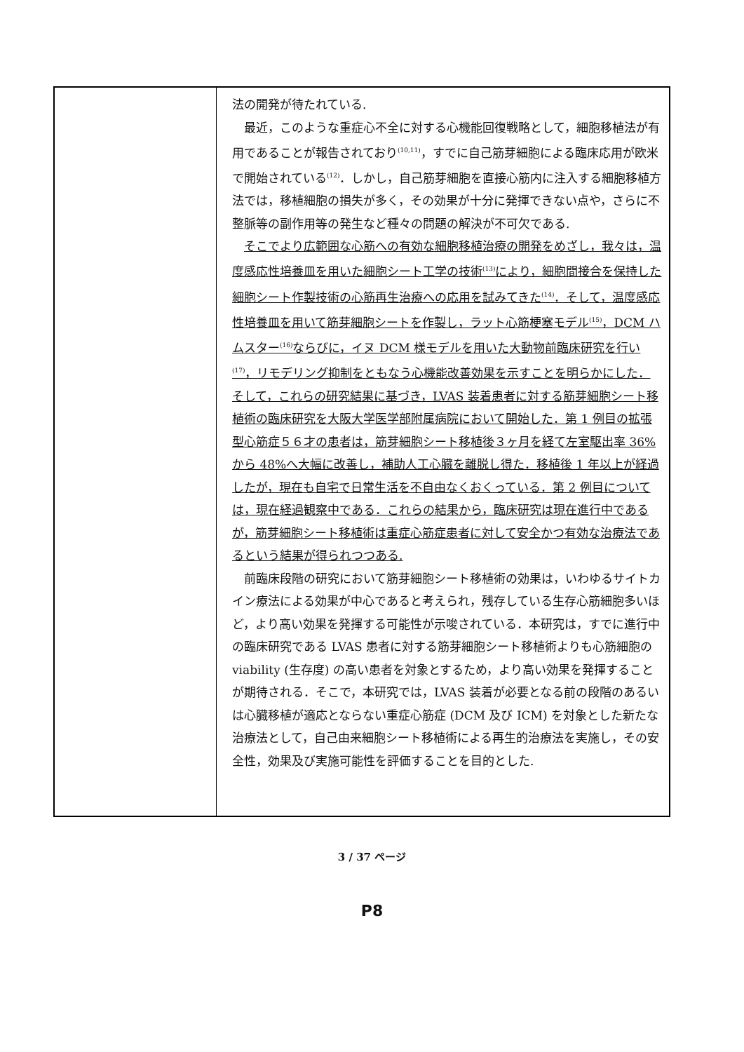| | 法の開発が待たれている. 最近，このような重症心不全に対する心機能回復戦略として，細胞移植法が有用であることが報告されており<sup>(10,11)</sup>，すでに自己筋芽細胞による臨床応用が欧米で開始されている<sup>(12)</sup>．しかし，自己筋芽細胞を直接心筋内に注入する細胞移植方法では，移植細胞の損失が多く，その効果が十分に発揮できない点や，さらに不整脈等の副作用等の発生など種々の問題の解決が不可欠である. そこでより広範囲な心筋への有効な細胞移植治療の開発をめざし，我々は，温度感応性培養皿を用いた細胞シート工学の技術<sup>(13)</sup>により，細胞間接合を保持した細胞シート作製技術の心筋再生治療への応用を試みてきた<sup>(14)</sup>．そして，温度感応性培養皿を用いて筋芽細胞シートを作製し，ラット心筋梗塞モデル<sup>(15)</sup>，DCM ハムスター<sup>(16)</sup>ならびに，イヌ DCM 様モデルを用いた大動物前臨床研究を行い<sup>(17)</sup>，リモデリング抑制をともなう心機能改善効果を示すことを明らかにした．そして，これらの研究結果に基づき，LVAS 装着患者に対する筋芽細胞シート移植術の臨床研究を大阪大学医学部附属病院において開始した．第 1 例目の拡張型心筋症５６才の患者は，筋芽細胞シート移植後３ヶ月を経て左室駆出率 36%から 48%へ大幅に改善し，補助人工心臓を離脱し得た．移植後 1 年以上が経過したが，現在も自宅で日常生活を不自由なくおくっている．第 2 例目については，現在経過観察中である．これらの結果から，臨床研究は現在進行中であるが，筋芽細胞シート移植術は重症心筋症患者に対して安全かつ有効な治療法であるという結果が得られつつある. 前臨床段階の研究において筋芽細胞シート移植術の効果は，いわゆるサイトカイン療法による効果が中心であると考えられ，残存している生存心筋細胞多いほど，より高い効果を発揮する可能性が示唆されている．本研究は，すでに進行中の臨床研究である LVAS 患者に対する筋芽細胞シート移植術よりも心筋細胞の viability (生存度) の高い患者を対象とするため，より高い効果を発揮することが期待される．そこで，本研究では，LVAS 装着が必要となる前の段階のあるいは心臓移植が適応とならない重症心筋症 (DCM 及び ICM) を対象とした新たな治療法として，自己由来細胞シート移植術による再生的治療法を実施し，その安全性，効果及び実施可能性を評価することを目的とした. |
3 / 37 ページ
P8